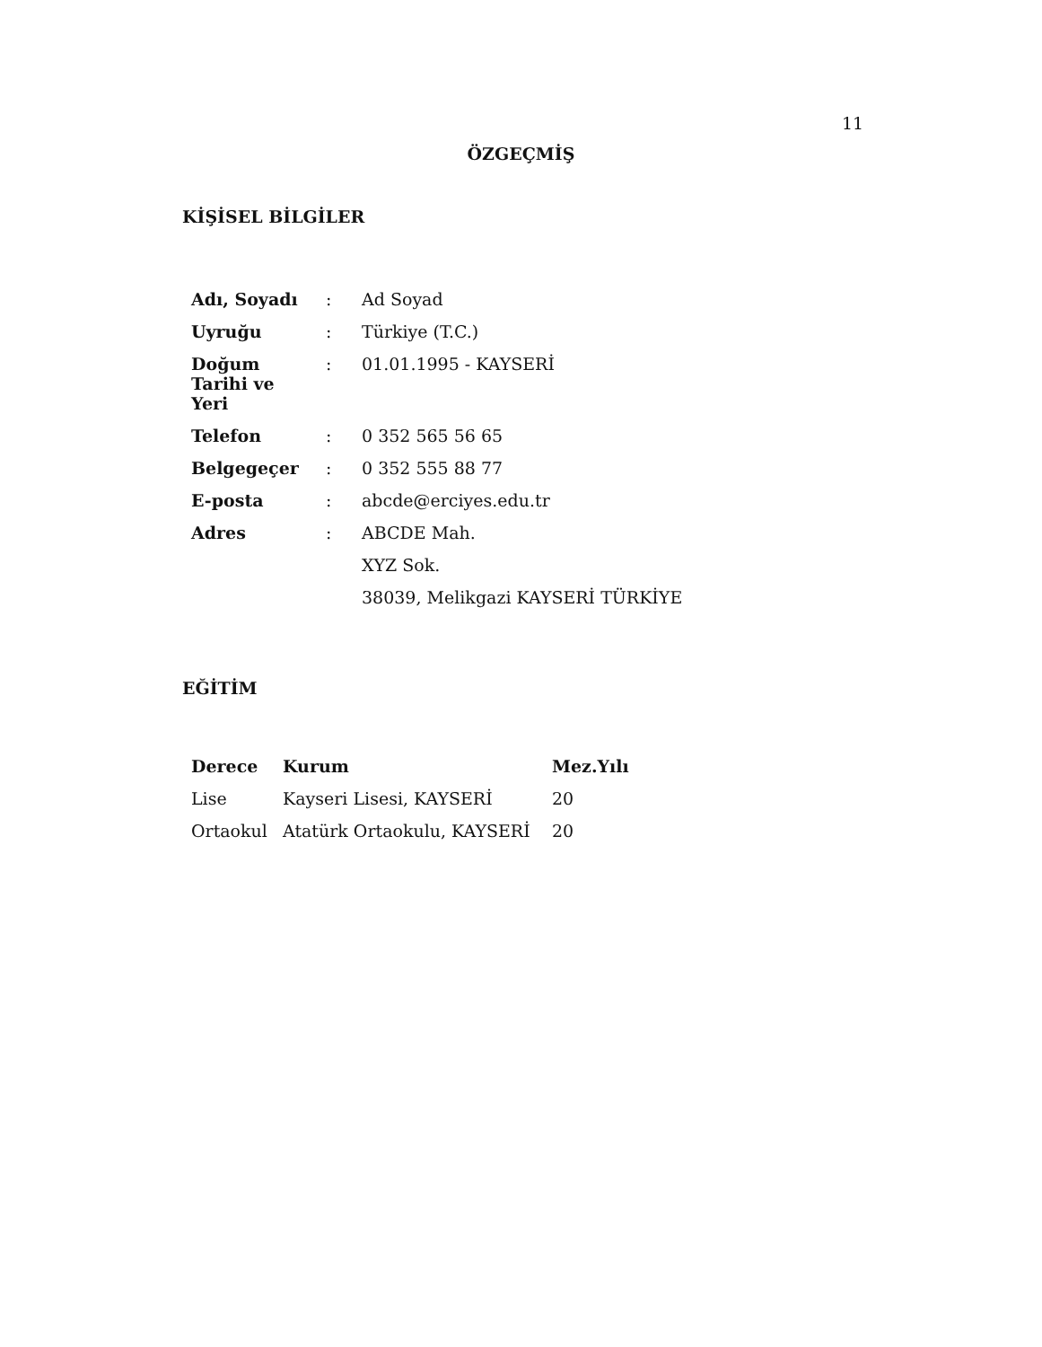11
ÖZGEÇMİŞ
KİŞİSEL BİLGİLER
| Adı, Soyadı | : | Ad Soyad |
| Uyruğu | : | Türkiye (T.C.) |
| Doğum Tarihi ve Yeri | : | 01.01.1995 - KAYSERİ |
| Telefon | : | 0 352 565 56 65 |
| Belgegeçer | : | 0 352 555 88 77 |
| E-posta | : | abcde@erciyes.edu.tr |
| Adres | : | ABCDE Mah. |
| | | XYZ Sok. |
| | | 38039, Melikgazi KAYSERİ TÜRKİYE |
EĞİTİM
| Derece | Kurum | Mez.Yılı |
| --- | --- | --- |
| Lise | Kayseri Lisesi, KAYSERİ | 20 |
| Ortaokul | Atatürk Ortaokulu, KAYSERİ | 20 |